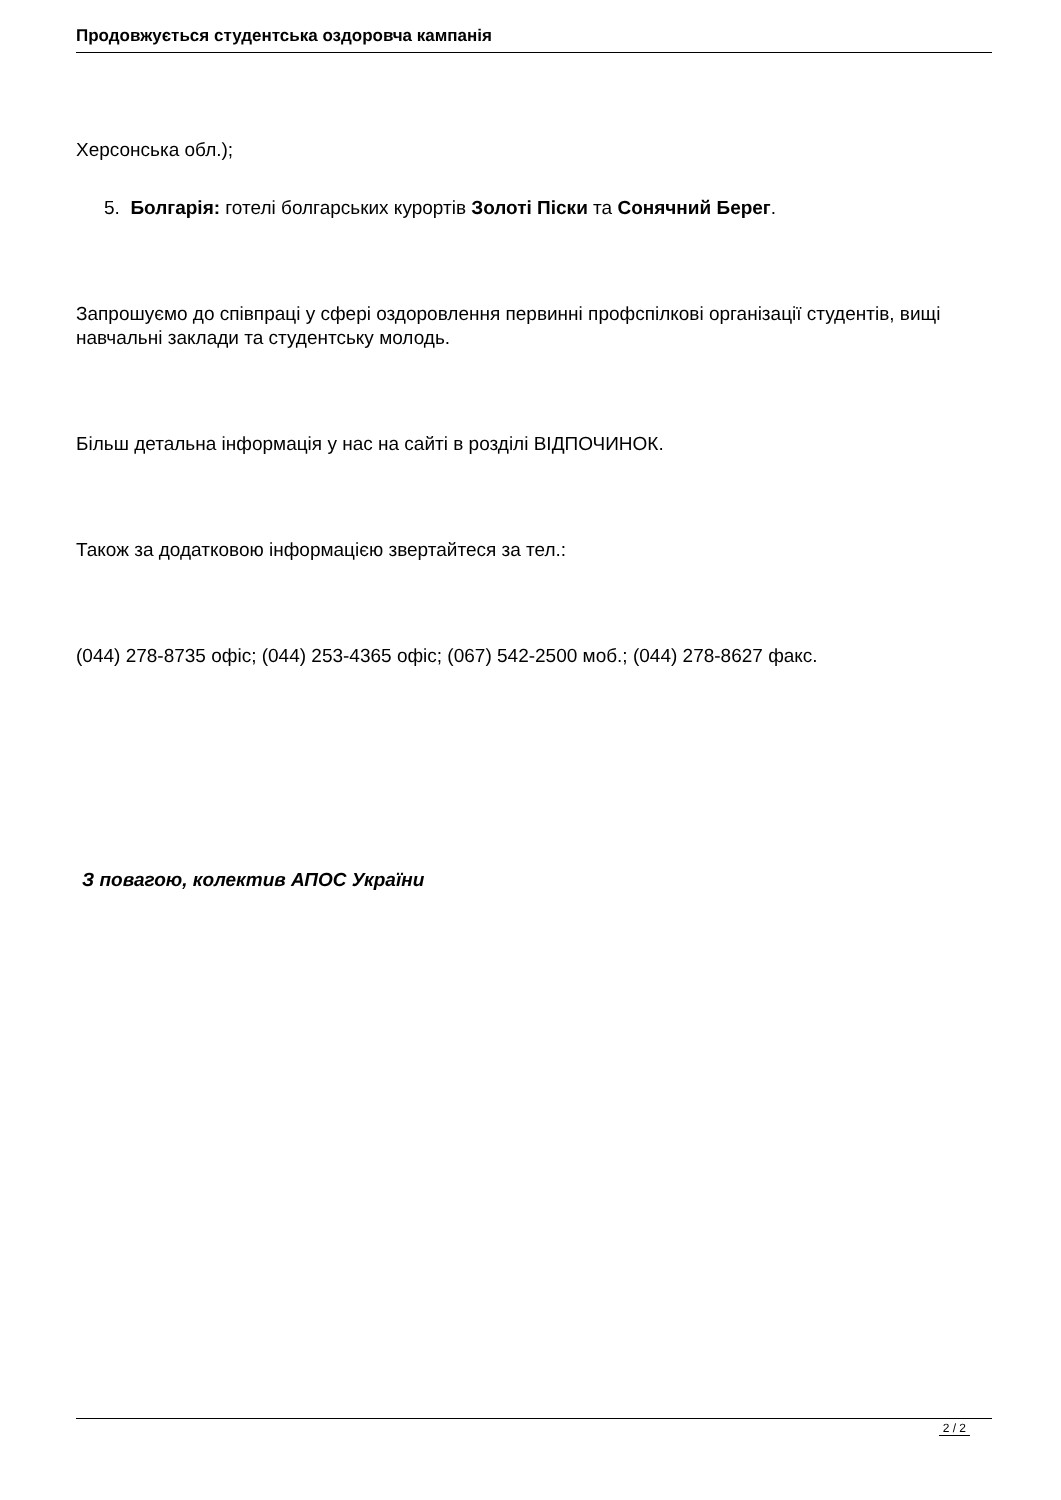Продовжується студентська оздоровча кампанія
Херсонська обл.);
5. Болгарія: готелі болгарських курортів Золоті Піски та Сонячний Берег.
Запрошуємо до співпраці у сфері оздоровлення первинні профспілкові організації студентів, вищі навчальні заклади та студентську молодь.
Більш детальна інформація у нас на сайті в розділі ВІДПОЧИНОК.
Також за додатковою інформацією звертайтеся за тел.:
(044) 278-8735 офіс; (044) 253-4365 офіс; (067) 542-2500 моб.; (044) 278-8627 факс.
З повагою, колектив АПОС України
2 / 2